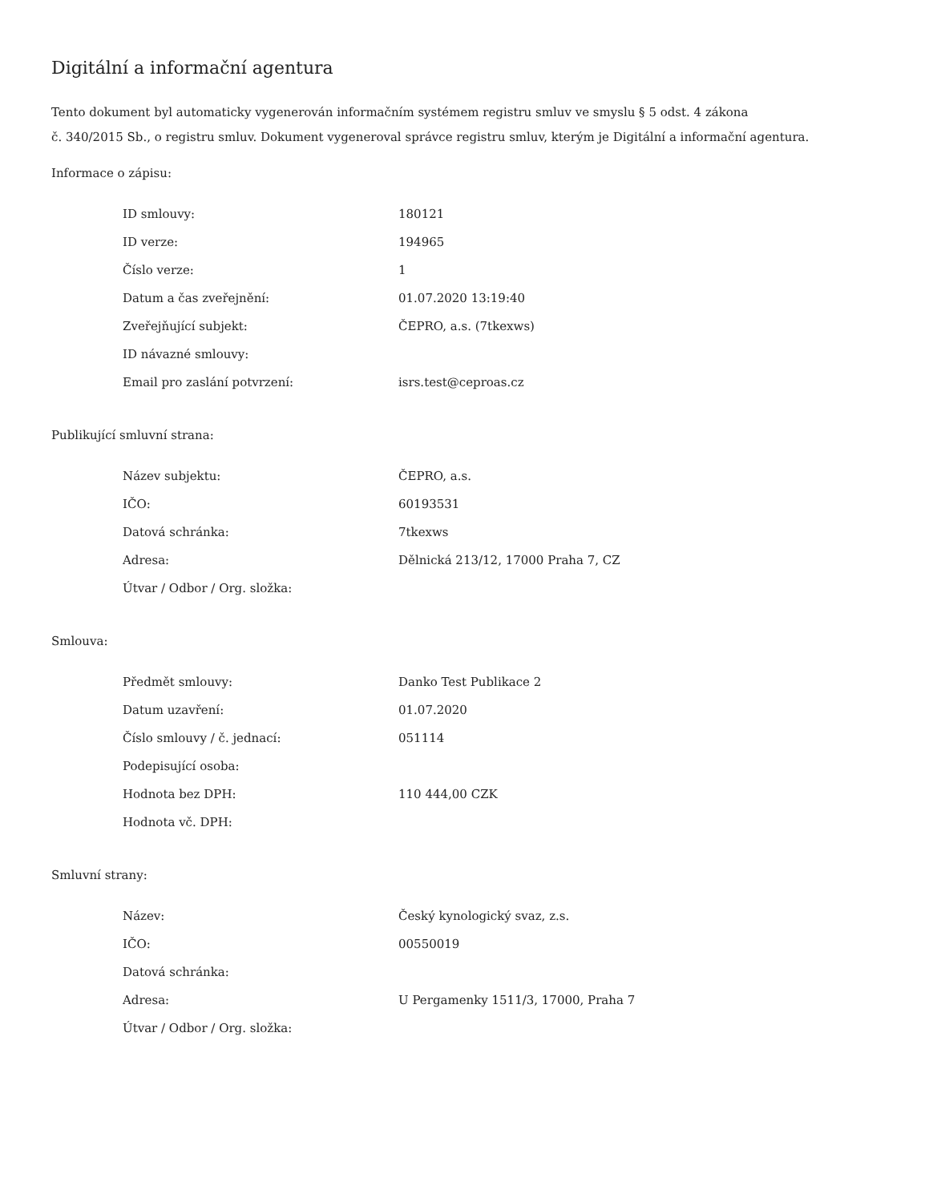Digitální a informační agentura
Tento dokument byl automaticky vygenerován informačním systémem registru smluv ve smyslu § 5 odst. 4 zákona
č. 340/2015 Sb., o registru smluv. Dokument vygeneroval správce registru smluv, kterým je Digitální a informační agentura.
Informace o zápisu:
| ID smlouvy: | 180121 |
| ID verze: | 194965 |
| Číslo verze: | 1 |
| Datum a čas zveřejnění: | 01.07.2020 13:19:40 |
| Zveřejňující subjekt: | ČEPRO, a.s. (7tkexws) |
| ID návazné smlouvy: | |
| Email pro zaslání potvrzení: | isrs.test@ceproas.cz |
Publikující smluvní strana:
| Název subjektu: | ČEPRO, a.s. |
| IČO: | 60193531 |
| Datová schránka: | 7tkexws |
| Adresa: | Dělnická 213/12, 17000 Praha 7, CZ |
| Útvar / Odbor / Org. složka: | |
Smlouva:
| Předmět smlouvy: | Danko Test Publikace 2 |
| Datum uzavření: | 01.07.2020 |
| Číslo smlouvy / č. jednací: | 051114 |
| Podepisující osoba: | |
| Hodnota bez DPH: | 110 444,00 CZK |
| Hodnota vč. DPH: | |
Smluvní strany:
| Název: | Český kynologický svaz, z.s. |
| IČO: | 00550019 |
| Datová schránka: | |
| Adresa: | U Pergamenky 1511/3, 17000, Praha 7 |
| Útvar / Odbor / Org. složka: | |